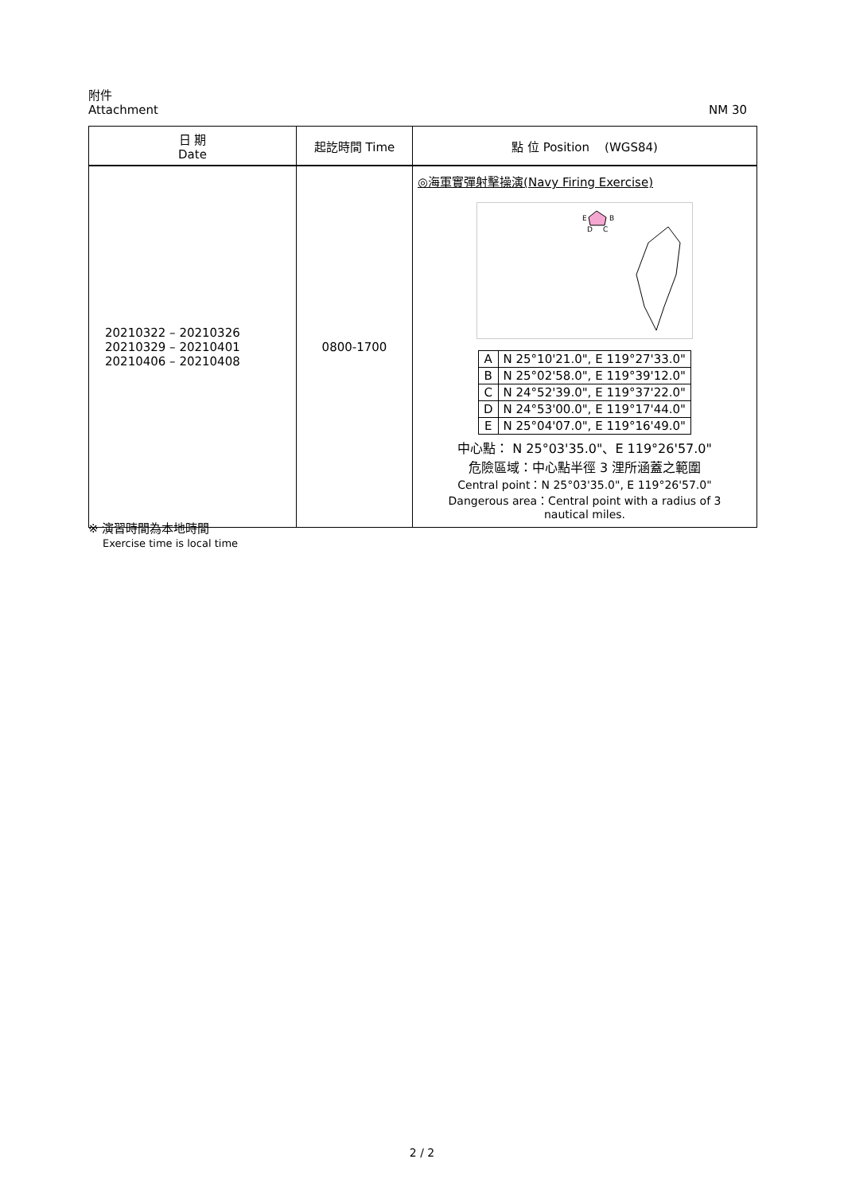附件
Attachment NM 30
| 日 期 Date | 起訖時間 Time | 點 位 Position (WGS84) |
| --- | --- | --- |
| 20210322 – 20210326 20210329 – 20210401 20210406 – 20210408 | 0800-1700 | ◎海軍實彈射擊操演(Navy Firing Exercise) E B D C / A / N 25°10'21.0", E 119°27'33.0" / / B / N 25°02'58.0", E 119°39'12.0" / / C / N 24°52'39.0", E 119°37'22.0" / / D / N 24°53'00.0", E 119°17'44.0" / / E / N 25°04'07.0", E 119°16'49.0" / 中心點： N 25°03'35.0"、E 119°26'57.0" 危險區域：中心點半徑 3 浬所涵蓋之範圍 Central point：N 25°03'35.0", E 119°26'57.0" Dangerous area：Central point with a radius of 3 nautical miles. |
※ 演習時間為本地時間
Exercise time is local time
2 / 2